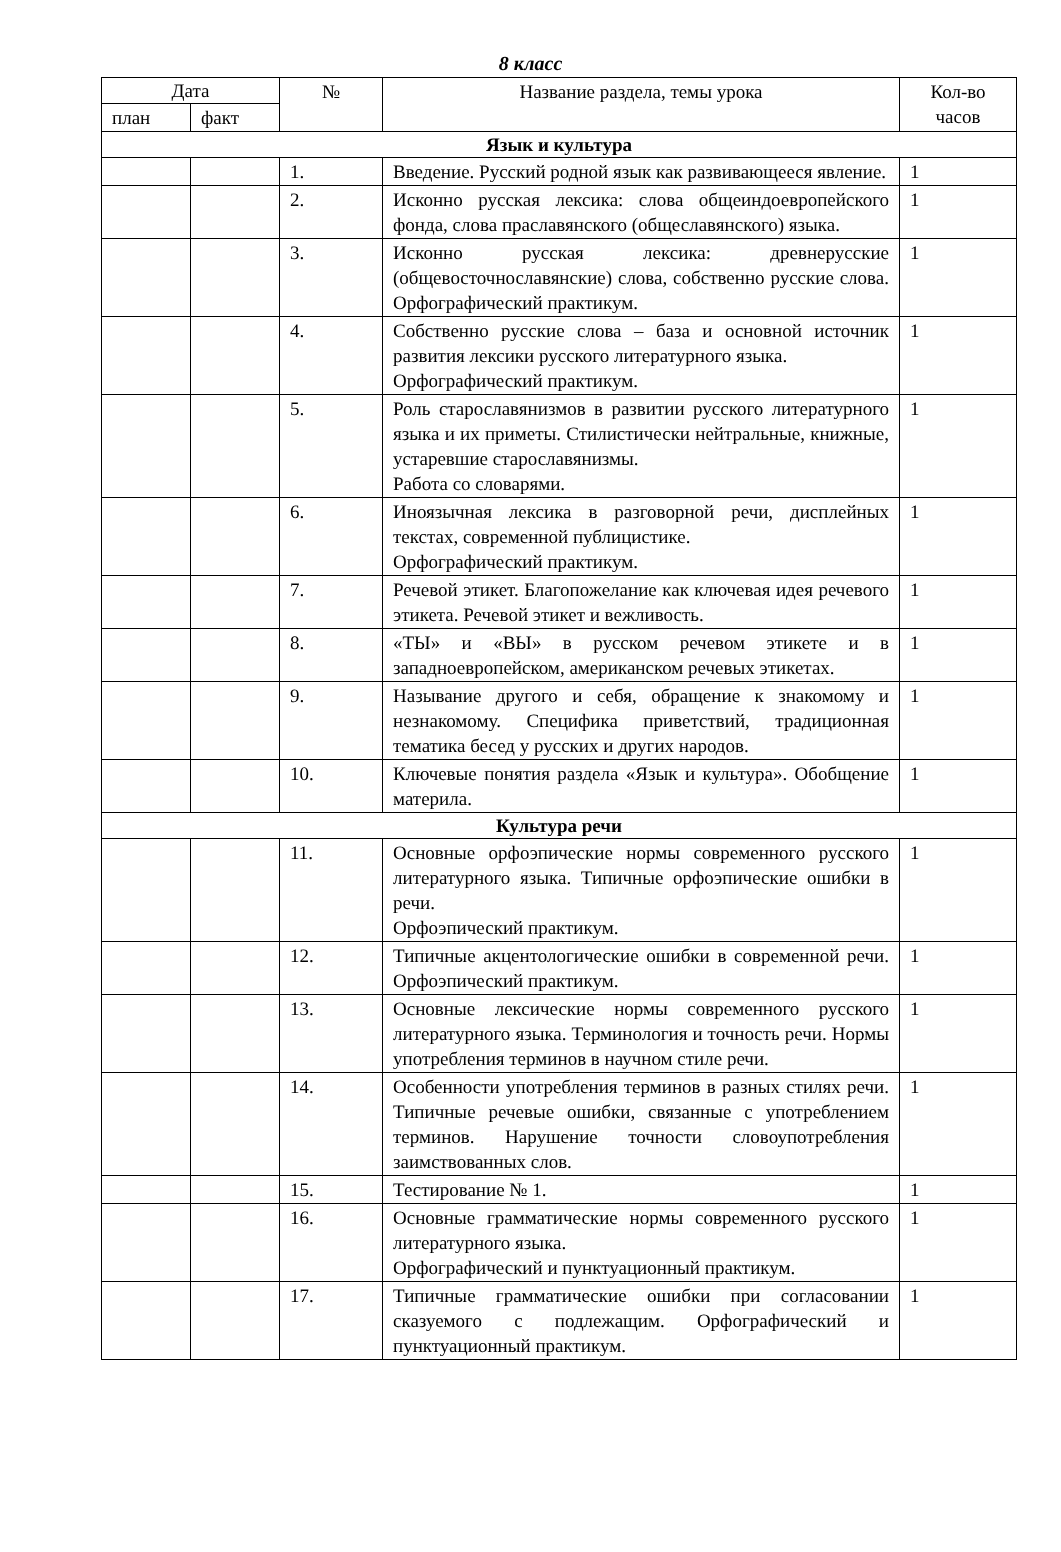8 класс
| Дата | | № | Название раздела, темы урока | Кол-во часов |
| --- | --- | --- | --- | --- |
| план | факт | | | |
| Язык и культура | | | | |
| | | 1. | Введение. Русский родной язык как развивающееся явление. | 1 |
| | | 2. | Исконно русская лексика: слова общеиндоевропейского фонда, слова праславянского (общеславянского) языка. | 1 |
| | | 3. | Исконно русская лексика: древнерусские (общевосточнославянские) слова, собственно русские слова. Орфографический практикум. | 1 |
| | | 4. | Собственно русские слова – база и основной источник развития лексики русского литературного языка. Орфографический практикум. | 1 |
| | | 5. | Роль старославянизмов в развитии русского литературного языка и их приметы. Стилистически нейтральные, книжные, устаревшие старославянизмы. Работа со словарями. | 1 |
| | | 6. | Иноязычная лексика в разговорной речи, дисплейных текстах, современной публицистике. Орфографический практикум. | 1 |
| | | 7. | Речевой этикет. Благопожелание как ключевая идея речевого этикета. Речевой этикет и вежливость. | 1 |
| | | 8. | «ТЫ» и «ВЫ» в русском речевом этикете и в западноевропейском, американском речевых этикетах. | 1 |
| | | 9. | Называние другого и себя, обращение к знакомому и незнакомому. Специфика приветствий, традиционная тематика бесед у русских и других народов. | 1 |
| | | 10. | Ключевые понятия раздела «Язык и культура». Обобщение материла. | 1 |
| Культура речи | | | | |
| | | 11. | Основные орфоэпические нормы современного русского литературного языка. Типичные орфоэпические ошибки в речи. Орфоэпический практикум. | 1 |
| | | 12. | Типичные акцентологические ошибки в современной речи. Орфоэпический практикум. | 1 |
| | | 13. | Основные лексические нормы современного русского литературного языка. Терминология и точность речи. Нормы употребления терминов в научном стиле речи. | 1 |
| | | 14. | Особенности употребления терминов в разных стилях речи. Типичные речевые ошибки, связанные с употреблением терминов. Нарушение точности словоупотребления заимствованных слов. | 1 |
| | | 15. | Тестирование № 1. | 1 |
| | | 16. | Основные грамматические нормы современного русского литературного языка. Орфографический и пунктуационный практикум. | 1 |
| | | 17. | Типичные грамматические ошибки при согласовании сказуемого с подлежащим. Орфографический и пунктуационный практикум. | 1 |